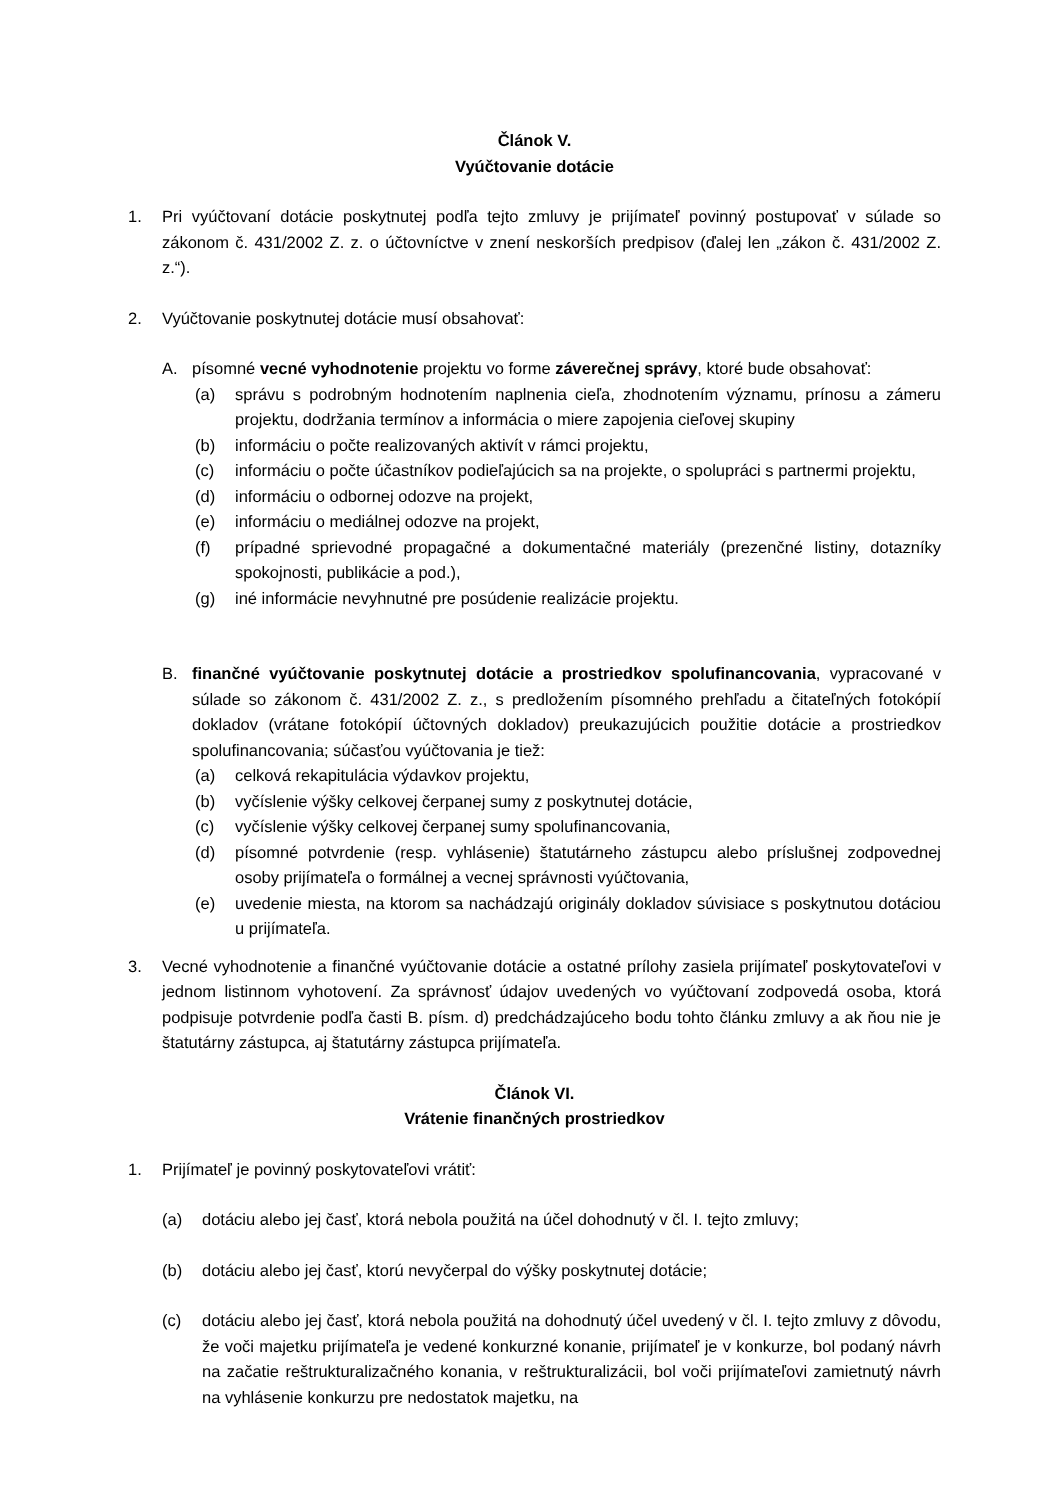Článok V.
Vyúčtovanie dotácie
1. Pri vyúčtovaní dotácie poskytnutej podľa tejto zmluvy je prijímateľ povinný postupovať v súlade so zákonom č. 431/2002 Z. z. o účtovníctve v znení neskorších predpisov (ďalej len „zákon č. 431/2002 Z. z.“).
2. Vyúčtovanie poskytnutej dotácie musí obsahovať:
A. písomné vecné vyhodnotenie projektu vo forme záverečnej správy, ktoré bude obsahovať:
(a) správu s podrobným hodnotením naplnenia cieľa, zhodnotením významu, prínosu a zámeru projektu, dodržania termínov a informácia o miere zapojenia cieľovej skupiny
(b) informáciu o počte realizovaných aktivít v rámci projektu,
(c) informáciu o počte účastníkov podieľajúcich sa na projekte, o spolupráci s partnermi projektu,
(d) informáciu o odbornej odozve na projekt,
(e) informáciu o mediálnej odozve na projekt,
(f) prípadné sprievodné propagačné a dokumentačné materiály (prezenčné listiny, dotazníky spokojnosti, publikácie a pod.),
(g) iné informácie nevyhnutné pre posúdenie realizácie projektu.
B. finančné vyúčtovanie poskytnutej dotácie a prostriedkov spolufinancovania, vypracované v súlade so zákonom č. 431/2002 Z. z., s predložením písomného prehľadu a čitateľných fotokópií dokladov (vrátane fotokópií účtovných dokladov) preukazujúcich použitie dotácie a prostriedkov spolufinancovania; súčasťou vyúčtovania je tiež:
(a) celková rekapitulácia výdavkov projektu,
(b) vyčíslenie výšky celkovej čerpanej sumy z poskytnutej dotácie,
(c) vyčíslenie výšky celkovej čerpanej sumy spolufinancovania,
(d) písomné potvrdenie (resp. vyhlásenie) štatutárneho zástupcu alebo príslušnej zodpovednej osoby prijímateľa o formálnej a vecnej správnosti vyúčtovania,
(e) uvedenie miesta, na ktorom sa nachádzajú originály dokladov súvisiace s poskytnutou dotáciou u prijímateľa.
3. Vecné vyhodnotenie a finančné vyúčtovanie dotácie a ostatné prílohy zasiela prijímateľ poskytovateľovi v jednom listinnom vyhotovení. Za správnosť údajov uvedených vo vyúčtovaní zodpovedá osoba, ktorá podpisuje potvrdenie podľa časti B. písm. d) predchádzajúceho bodu tohto článku zmluvy a ak ňou nie je štatutárny zástupca, aj štatutárny zástupca prijímateľa.
Článok VI.
Vrátenie finančných prostriedkov
1. Prijímateľ je povinný poskytovateľovi vrátiť:
(a) dotáciu alebo jej časť, ktorá nebola použitá na účel dohodnutý v čl. I. tejto zmluvy;
(b) dotáciu alebo jej časť, ktorú nevyčerpal do výšky poskytnutej dotácie;
(c) dotáciu alebo jej časť, ktorá nebola použitá na dohodnutý účel uvedený v čl. I. tejto zmluvy z dôvodu, že voči majetku prijímateľa je vedené konkurzné konanie, prijímateľ je v konkurze, bol podaný návrh na začatie reštrukturalizačného konania, v reštrukturalizácii, bol voči prijímateľovi zamietnutý návrh na vyhlásenie konkurzu pre nedostatok majetku, na